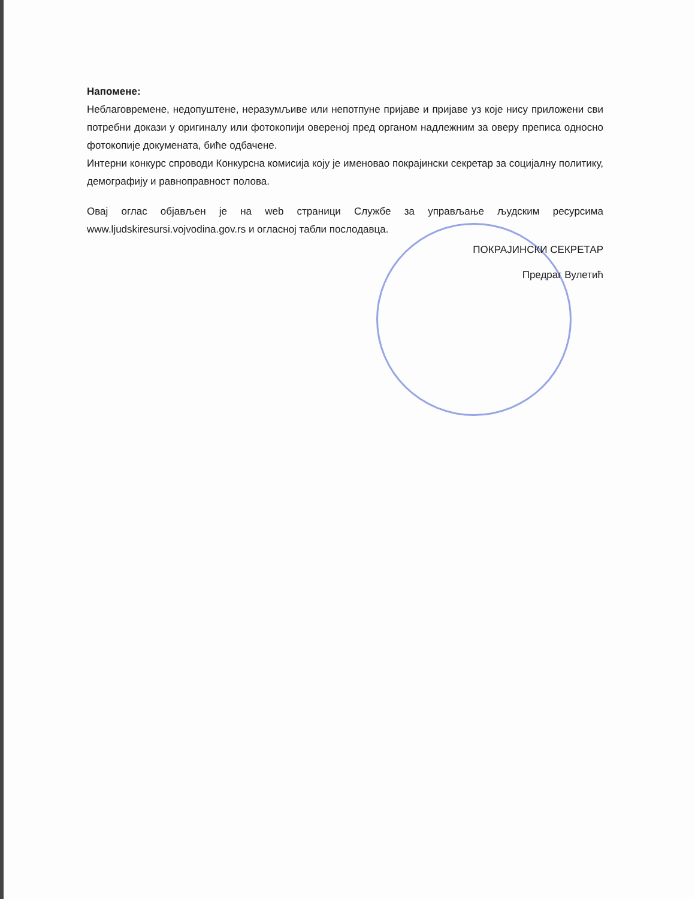Напомене:
Неблаговремене, недопуштене, неразумљиве или непотпуне пријаве и пријаве уз које нису приложени сви потребни докази у оригиналу или фотокопији овереној пред органом надлежним за оверу преписа односно фотокопије докумената, биће одбачене.
Интерни конкурс спроводи Конкурсна комисија коју је именовао покрајински секретар за социјалну политику, демографију и равноправност полова.
Овај оглас објављен је на web страници Службе за управљање људским ресурсима www.ljudskiresursi.vojvodina.gov.rs и огласној табли послодавца.
ПОКРАЈИНСКИ СЕКРЕТАР
Предраг Вулетић